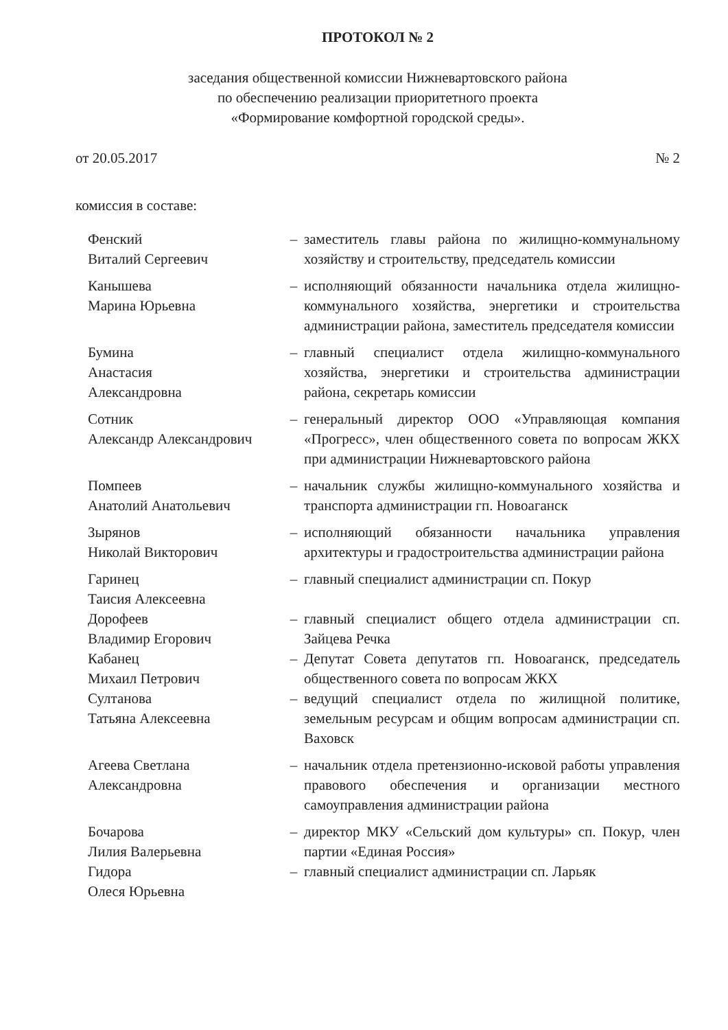ПРОТОКОЛ № 2
заседания общественной комиссии Нижневартовского района
по обеспечению реализации приоритетного проекта
«Формирование комфортной городской среды».
от 20.05.2017 № 2
комиссия в составе:
Фенский
Виталий Сергеевич
– заместитель главы района по жилищно-коммунальному хозяйству и строительству, председатель комиссии
Канышева
Марина Юрьевна
– исполняющий обязанности начальника отдела жилищно-коммунального хозяйства, энергетики и строительства администрации района, заместитель председателя комиссии
Бумина
Анастасия
Александровна
– главный специалист отдела жилищно-коммунального хозяйства, энергетики и строительства администрации района, секретарь комиссии
Сотник
Александр Александрович
– генеральный директор ООО «Управляющая компания «Прогресс», член общественного совета по вопросам ЖКХ при администрации Нижневартовского района
Помпеев
Анатолий Анатольевич
– начальник службы жилищно-коммунального хозяйства и транспорта администрации гп. Новоаганск
Зырянов
Николай Викторович
– исполняющий обязанности начальника управления архитектуры и градостроительства администрации района
Гаринец
Таисия Алексеевна
– главный специалист администрации сп. Покур
Дорофеев
Владимир Егорович
– главный специалист общего отдела администрации сп. Зайцева Речка
Кабанец
Михаил Петрович
– Депутат Совета депутатов гп. Новоаганск, председатель общественного совета по вопросам ЖКХ
Султанова
Татьяна Алексеевна
– ведущий специалист отдела по жилищной политике, земельным ресурсам и общим вопросам администрации сп. Ваховск
Агеева Светлана
Александровна
– начальник отдела претензионно-исковой работы управления правового обеспечения и организации местного самоуправления администрации района
Бочарова
Лилия Валерьевна
– директор МКУ «Сельский дом культуры» сп. Покур, член партии «Единая Россия»
Гидора
Олеся Юрьевна
– главный специалист администрации сп. Ларьяк